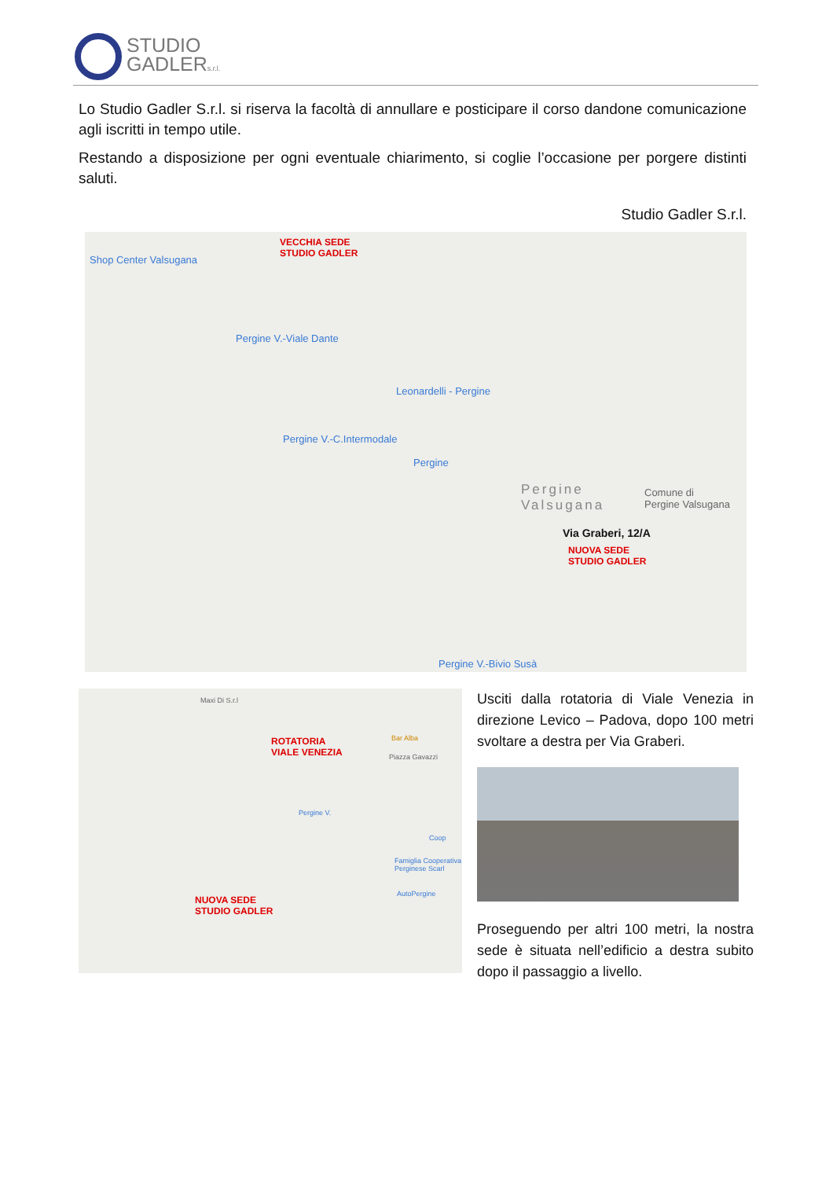STUDIO
GADLERs.r.l.
Lo Studio Gadler S.r.l. si riserva la facoltà di annullare e posticipare il corso dandone comunicazione agli iscritti in tempo utile.
Restando a disposizione per ogni eventuale chiarimento, si coglie l’occasione per porgere distinti saluti.
Studio Gadler S.r.l.
Shop Center Valsugana
VECCHIA SEDE
STUDIO GADLER
Pergine V.-Viale Dante
Leonardelli - Pergine
Pergine V.-C.Intermodale
Pergine
Pergine
Valsugana
Comune di
Pergine Valsugana
Via Graberi, 12/A
NUOVA SEDE
STUDIO GADLER
Pergine V.-Bivio Susà
Maxi Di S.r.l
ROTATORIA
VIALE VENEZIA
Bar Alba
Piazza Gavazzi
Pergine V.
Coop
Famiglia Cooperativa
Perginese Scarl
AutoPergine
NUOVA SEDE
STUDIO GADLER
Usciti dalla rotatoria di Viale Venezia in direzione Levico – Padova, dopo 100 metri svoltare a destra per Via Graberi.
Proseguendo per altri 100 metri, la nostra sede è situata nell’edificio a destra subito dopo il passaggio a livello.